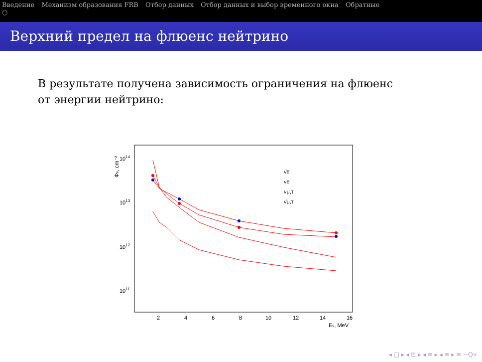Введение Механизм образования FRB Отбор данных Отбор данных и выбор временного окна Обратные
○
Верхний предел на флюенс нейтрино
В результате получена зависимость ограничения на флюенс
от энергии нейтрино:
Φν, cm⁻²
1014
1013
1012
1011
2
4
6
8
10
12
14
16
Eν, MeV
ν̄e
νe
νμ,τ
ν̄μ,τ
◂ □ ▸ ◂ ⊡ ▸ ◂ ≡ ▸ ◂ ≡ ▸ ≡ ∽Q∝